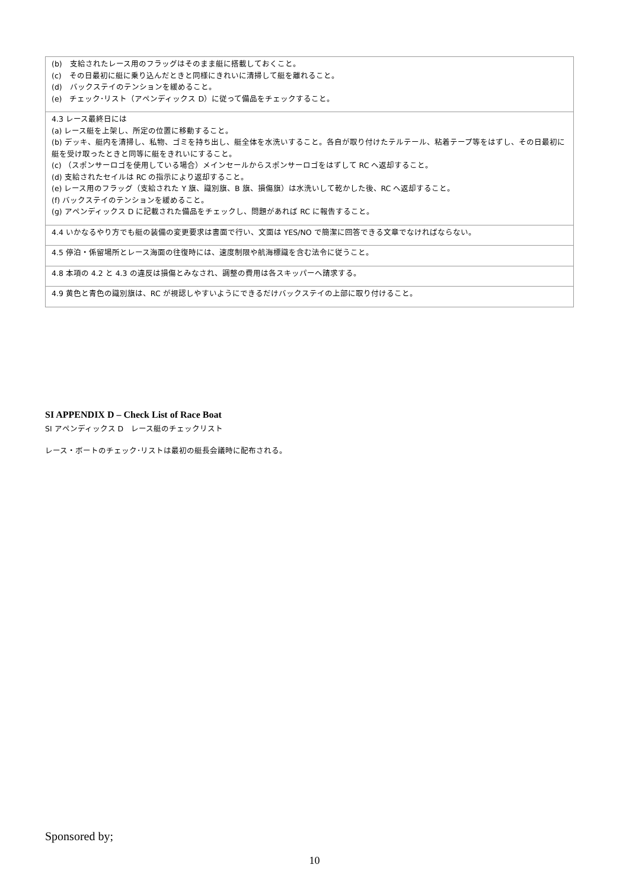| (b) 支給されたレース用のフラッグはそのまま艇に搭載しておくこと。 (c) その日最初に艇に乗り込んだときと同様にきれいに清掃して艇を離れること。 (d) バックステイのテンションを緩めること。 (e) チェック･リスト（アペンディックス D）に従って備品をチェックすること。 |
| 4.3 レース最終日には (a) レース艇を上架し、所定の位置に移動すること。 (b) デッキ、艇内を清掃し、私物、ゴミを持ち出し、艇全体を水洗いすること。各自が取り付けたテルテール、粘着テープ等をはずし、その日最初に艇を受け取ったときと同等に艇をきれいにすること。 (c) （スポンサーロゴを使用している場合）メインセールからスポンサーロゴをはずして RC へ返却すること。 (d) 支給されたセイルは RC の指示により返却すること。 (e) レース用のフラッグ（支給された Y 旗、識別旗、B 旗、損傷旗）は水洗いして乾かした後、RC へ返却すること。 (f) バックステイのテンションを緩めること。 (g) アペンディックス D に記載された備品をチェックし、問題があれば RC に報告すること。 |
| 4.4 いかなるやり方でも艇の装備の変更要求は書面で行い、文面は YES/NO で簡潔に回答できる文章でなければならない。 |
| 4.5 停泊・係留場所とレース海面の往復時には、速度制限や航海標識を含む法令に従うこと。 |
| 4.8 本項の 4.2 と 4.3 の違反は損傷とみなされ、調整の費用は各スキッパーへ請求する。 |
| 4.9 黄色と青色の識別旗は、RC が視認しやすいようにできるだけバックステイの上部に取り付けること。 |
SI APPENDIX D – Check List of Race Boat
SI アペンディックス D　レース艇のチェックリスト
レース・ボートのチェック･リストは最初の艇長会議時に配布される。
Sponsored by;
10